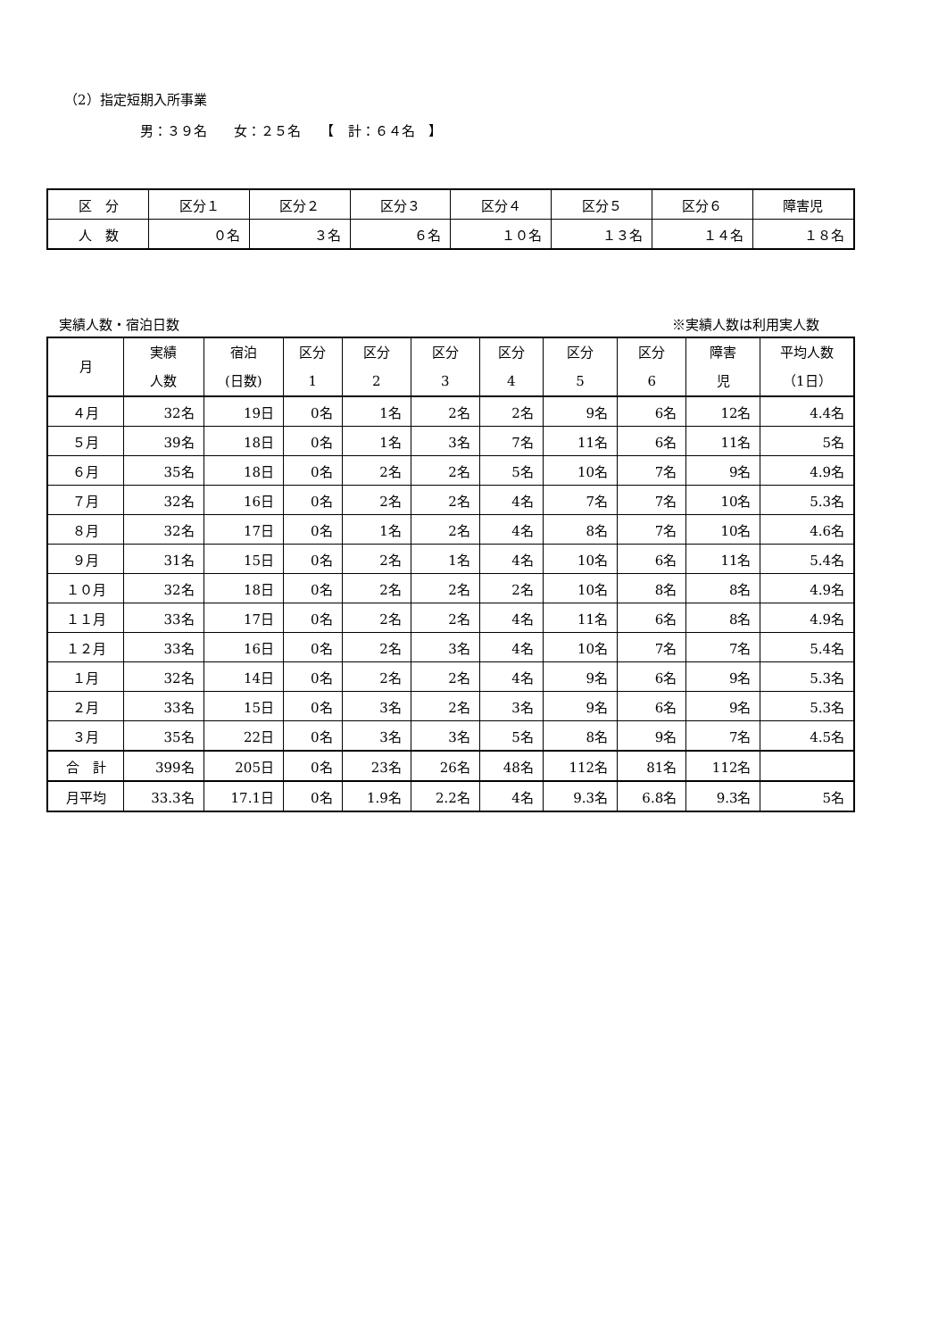（2）指定短期入所事業
男：３９名　　女：２５名　　【　計：６４名　】
| 区 分 | 区分１ | 区分２ | 区分３ | 区分４ | 区分５ | 区分６ | 障害児 |
| --- | --- | --- | --- | --- | --- | --- | --- |
| 人 数 | ０名 | ３名 | ６名 | １０名 | １３名 | １４名 | １８名 |
実績人数・宿泊日数 ※実績人数は利用実人数
| 月 | 実績 人数 | 宿泊 (日数) | 区分 1 | 区分 2 | 区分 3 | 区分 4 | 区分 5 | 区分 6 | 障害 児 | 平均人数 （1日） |
| --- | --- | --- | --- | --- | --- | --- | --- | --- | --- | --- |
| ４月 | 32名 | 19日 | 0名 | 1名 | 2名 | 2名 | 9名 | 6名 | 12名 | 4.4名 |
| ５月 | 39名 | 18日 | 0名 | 1名 | 3名 | 7名 | 11名 | 6名 | 11名 | 5名 |
| ６月 | 35名 | 18日 | 0名 | 2名 | 2名 | 5名 | 10名 | 7名 | 9名 | 4.9名 |
| ７月 | 32名 | 16日 | 0名 | 2名 | 2名 | 4名 | 7名 | 7名 | 10名 | 5.3名 |
| ８月 | 32名 | 17日 | 0名 | 1名 | 2名 | 4名 | 8名 | 7名 | 10名 | 4.6名 |
| ９月 | 31名 | 15日 | 0名 | 2名 | 1名 | 4名 | 10名 | 6名 | 11名 | 5.4名 |
| １０月 | 32名 | 18日 | 0名 | 2名 | 2名 | 2名 | 10名 | 8名 | 8名 | 4.9名 |
| １１月 | 33名 | 17日 | 0名 | 2名 | 2名 | 4名 | 11名 | 6名 | 8名 | 4.9名 |
| １２月 | 33名 | 16日 | 0名 | 2名 | 3名 | 4名 | 10名 | 7名 | 7名 | 5.4名 |
| １月 | 32名 | 14日 | 0名 | 2名 | 2名 | 4名 | 9名 | 6名 | 9名 | 5.3名 |
| ２月 | 33名 | 15日 | 0名 | 3名 | 2名 | 3名 | 9名 | 6名 | 9名 | 5.3名 |
| ３月 | 35名 | 22日 | 0名 | 3名 | 3名 | 5名 | 8名 | 9名 | 7名 | 4.5名 |
| 合 計 | 399名 | 205日 | 0名 | 23名 | 26名 | 48名 | 112名 | 81名 | 112名 | |
| 月平均 | 33.3名 | 17.1日 | 0名 | 1.9名 | 2.2名 | 4名 | 9.3名 | 6.8名 | 9.3名 | 5名 |